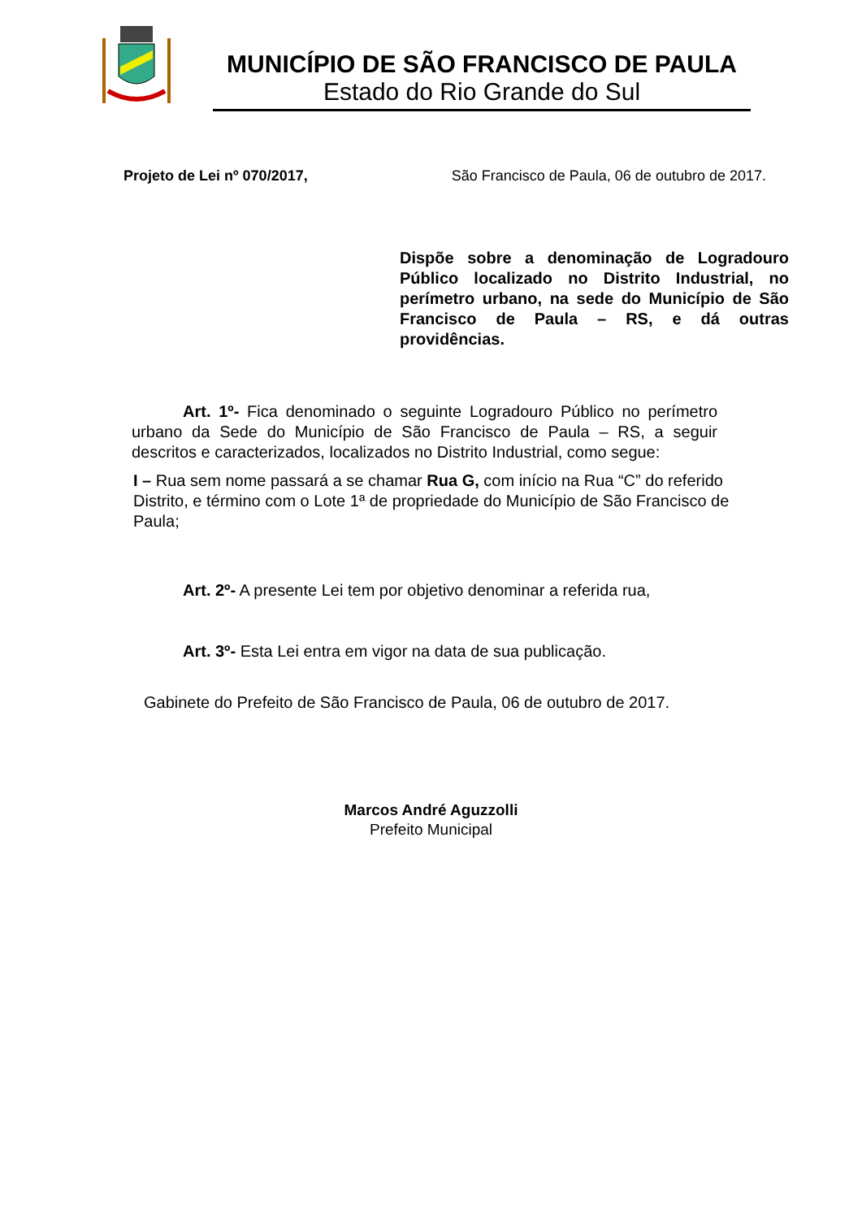MUNICÍPIO DE SÃO FRANCISCO DE PAULA
Estado do Rio Grande do Sul
Projeto de Lei nº 070/2017, São Francisco de Paula, 06 de outubro de 2017.
Dispõe sobre a denominação de Logradouro Público localizado no Distrito Industrial, no perímetro urbano, na sede do Município de São Francisco de Paula – RS, e dá outras providências.
Art. 1º- Fica denominado o seguinte Logradouro Público no perímetro urbano da Sede do Município de São Francisco de Paula – RS, a seguir descritos e caracterizados, localizados no Distrito Industrial, como segue:
I – Rua sem nome passará a se chamar Rua G, com início na Rua “C” do referido Distrito, e término com o Lote 1ª de propriedade do Município de São Francisco de Paula;
Art. 2º- A presente Lei tem por objetivo denominar a referida rua,
Art. 3º- Esta Lei entra em vigor na data de sua publicação.
Gabinete do Prefeito de São Francisco de Paula, 06 de outubro de 2017.
Marcos André Aguzzolli
Prefeito Municipal